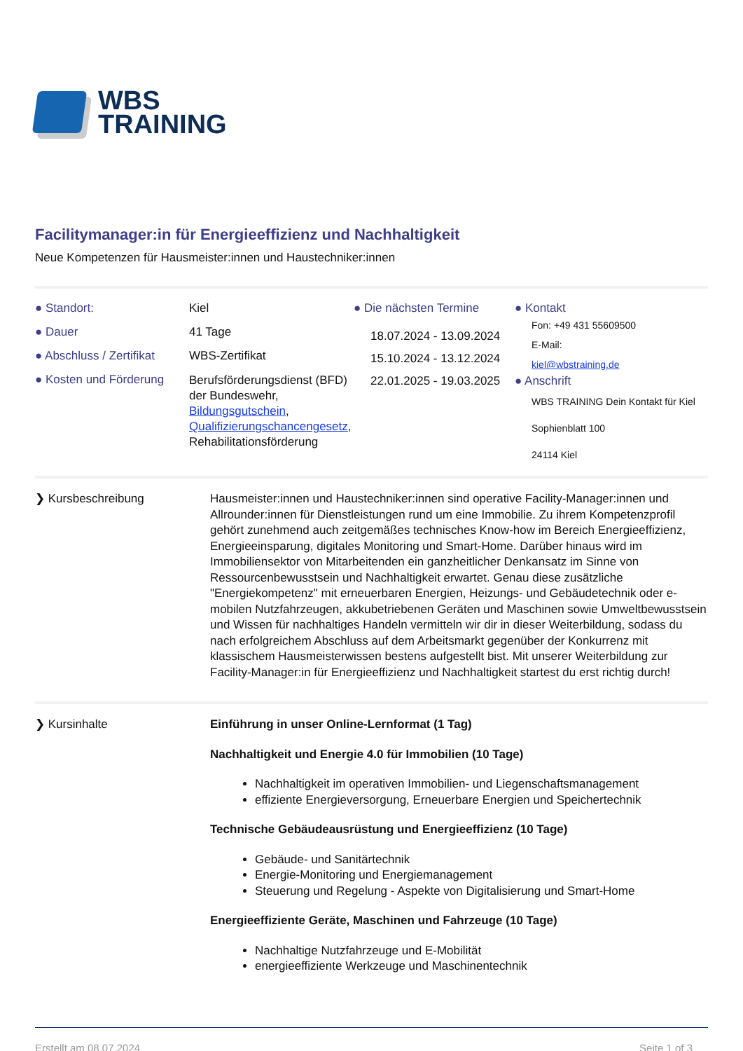WBS
TRAINING
Facilitymanager:in für Energieeffizienz und Nachhaltigkeit
Neue Kompetenzen für Hausmeister:innen und Haustechniker:innen
● Standort:
● Dauer
● Abschluss / Zertifikat
● Kosten und Förderung
Kiel
41 Tage
WBS-Zertifikat
Berufsförderungsdienst (BFD) der Bundeswehr, Bildungsgutschein, Qualifizierungschancengesetz, Rehabilitationsförderung
● Die nächsten Termine
18.07.2024 - 13.09.2024
15.10.2024 - 13.12.2024
22.01.2025 - 19.03.2025
● Kontakt
Fon: +49 431 55609500
E-Mail:
kiel@wbstraining.de
● Anschrift
WBS TRAINING Dein Kontakt für Kiel
Sophienblatt 100
24114 Kiel
❯ Kursbeschreibung Hausmeister:innen und Haustechniker:innen sind operative Facility-Manager:innen und Allrounder:innen für Dienstleistungen rund um eine Immobilie. Zu ihrem Kompetenzprofil gehört zunehmend auch zeitgemäßes technisches Know-how im Bereich Energieeffizienz, Energieeinsparung, digitales Monitoring und Smart-Home. Darüber hinaus wird im Immobiliensektor von Mitarbeitenden ein ganzheitlicher Denkansatz im Sinne von Ressourcenbewusstsein und Nachhaltigkeit erwartet. Genau diese zusätzliche "Energiekompetenz" mit erneuerbaren Energien, Heizungs- und Gebäudetechnik oder e-mobilen Nutzfahrzeugen, akkubetriebenen Geräten und Maschinen sowie Umweltbewusstsein und Wissen für nachhaltiges Handeln vermitteln wir dir in dieser Weiterbildung, sodass du nach erfolgreichem Abschluss auf dem Arbeitsmarkt gegenüber der Konkurrenz mit klassischem Hausmeisterwissen bestens aufgestellt bist. Mit unserer Weiterbildung zur Facility-Manager:in für Energieeffizienz und Nachhaltigkeit startest du erst richtig durch!
❯ Kursinhalte Einführung in unser Online-Lernformat (1 Tag)
Nachhaltigkeit und Energie 4.0 für Immobilien (10 Tage)
Nachhaltigkeit im operativen Immobilien- und Liegenschaftsmanagement
effiziente Energieversorgung, Erneuerbare Energien und Speichertechnik
Technische Gebäudeausrüstung und Energieeffizienz (10 Tage)
Gebäude- und Sanitärtechnik
Energie-Monitoring und Energiemanagement
Steuerung und Regelung - Aspekte von Digitalisierung und Smart-Home
Energieeffiziente Geräte, Maschinen und Fahrzeuge (10 Tage)
Nachhaltige Nutzfahrzeuge und E-Mobilität
energieeffiziente Werkzeuge und Maschinentechnik
Erstellt am 08.07.2024 Seite 1 of 3